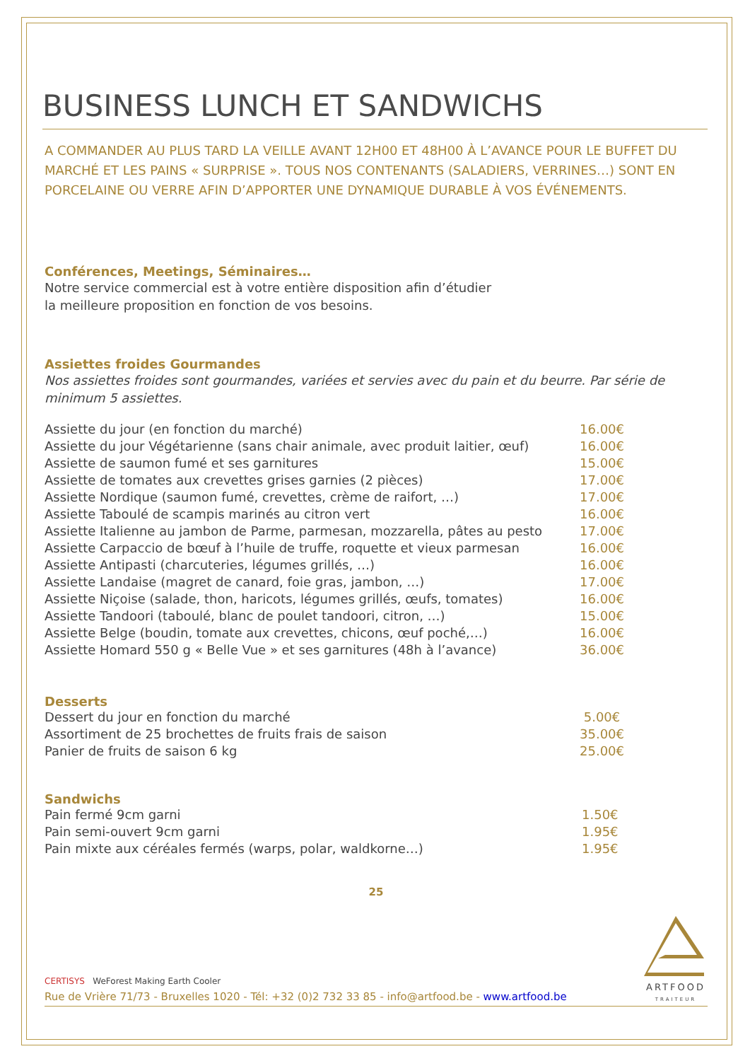BUSINESS LUNCH ET SANDWICHS
A COMMANDER AU PLUS TARD LA VEILLE AVANT 12H00 ET 48H00 À L’AVANCE POUR LE BUFFET DU MARCHÉ ET LES PAINS « SURPRISE ». TOUS NOS CONTENANTS (SALADIERS, VERRINES…) SONT EN PORCELAINE OU VERRE AFIN D’APPORTER UNE DYNAMIQUE DURABLE À VOS ÉVÉNEMENTS.
Conférences, Meetings, Séminaires…
Notre service commercial est à votre entière disposition afin d’étudier
la meilleure proposition en fonction de vos besoins.
Assiettes froides Gourmandes
Nos assiettes froides sont gourmandes, variées et servies avec du pain et du beurre. Par série de minimum 5 assiettes.
| Assiette du jour (en fonction du marché) | 16.00€ |
| Assiette du jour Végétarienne (sans chair animale, avec produit laitier, œuf) | 16.00€ |
| Assiette de saumon fumé et ses garnitures | 15.00€ |
| Assiette de tomates aux crevettes grises garnies (2 pièces) | 17.00€ |
| Assiette Nordique (saumon fumé, crevettes, crème de raifort, …) | 17.00€ |
| Assiette Taboulé de scampis marinés au citron vert | 16.00€ |
| Assiette Italienne au jambon de Parme, parmesan, mozzarella, pâtes au pesto | 17.00€ |
| Assiette Carpaccio de bœuf à l’huile de truffe, roquette et vieux parmesan | 16.00€ |
| Assiette Antipasti (charcuteries, légumes grillés, …) | 16.00€ |
| Assiette Landaise (magret de canard, foie gras, jambon, …) | 17.00€ |
| Assiette Niçoise (salade, thon, haricots, légumes grillés, œufs, tomates) | 16.00€ |
| Assiette Tandoori (taboulé, blanc de poulet tandoori, citron, …) | 15.00€ |
| Assiette Belge (boudin, tomate aux crevettes, chicons, œuf poché,…) | 16.00€ |
| Assiette Homard 550 g « Belle Vue » et ses garnitures (48h à l’avance) | 36.00€ |
Desserts
| Dessert du jour en fonction du marché | 5.00€ |
| Assortiment de 25 brochettes de fruits frais de saison | 35.00€ |
| Panier de fruits de saison 6 kg | 25.00€ |
Sandwichs
| Pain fermé 9cm garni | 1.50€ |
| Pain semi-ouvert 9cm garni | 1.95€ |
| Pain mixte aux céréales fermés (warps, polar, waldkorne…) | 1.95€ |
25
CERTISYS WeForest Making Earth Cooler
Rue de Vrière 71/73 - Bruxelles 1020 - Tél: +32 (0)2 732 33 85 - info@artfood.be - www.artfood.be
ARTFOOD
TRAITEUR